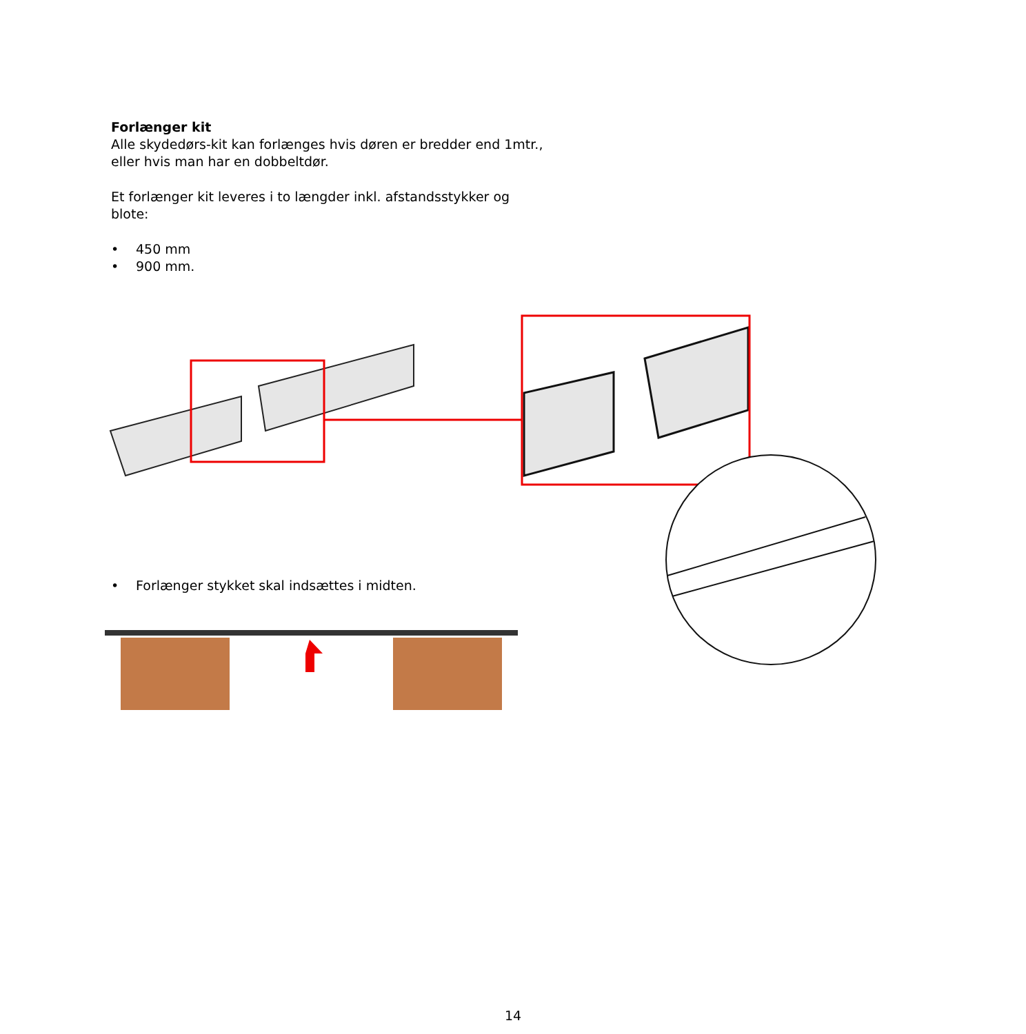Forlænger kit
Alle skydedørs-kit kan forlænges hvis døren er bredder end 1mtr.,
eller hvis man har en dobbeltdør.
Et forlænger kit leveres i to længder inkl. afstandsstykker og
blote:
• 450 mm
• 900 mm.
• Forlænger stykket skal indsættes i midten.
14